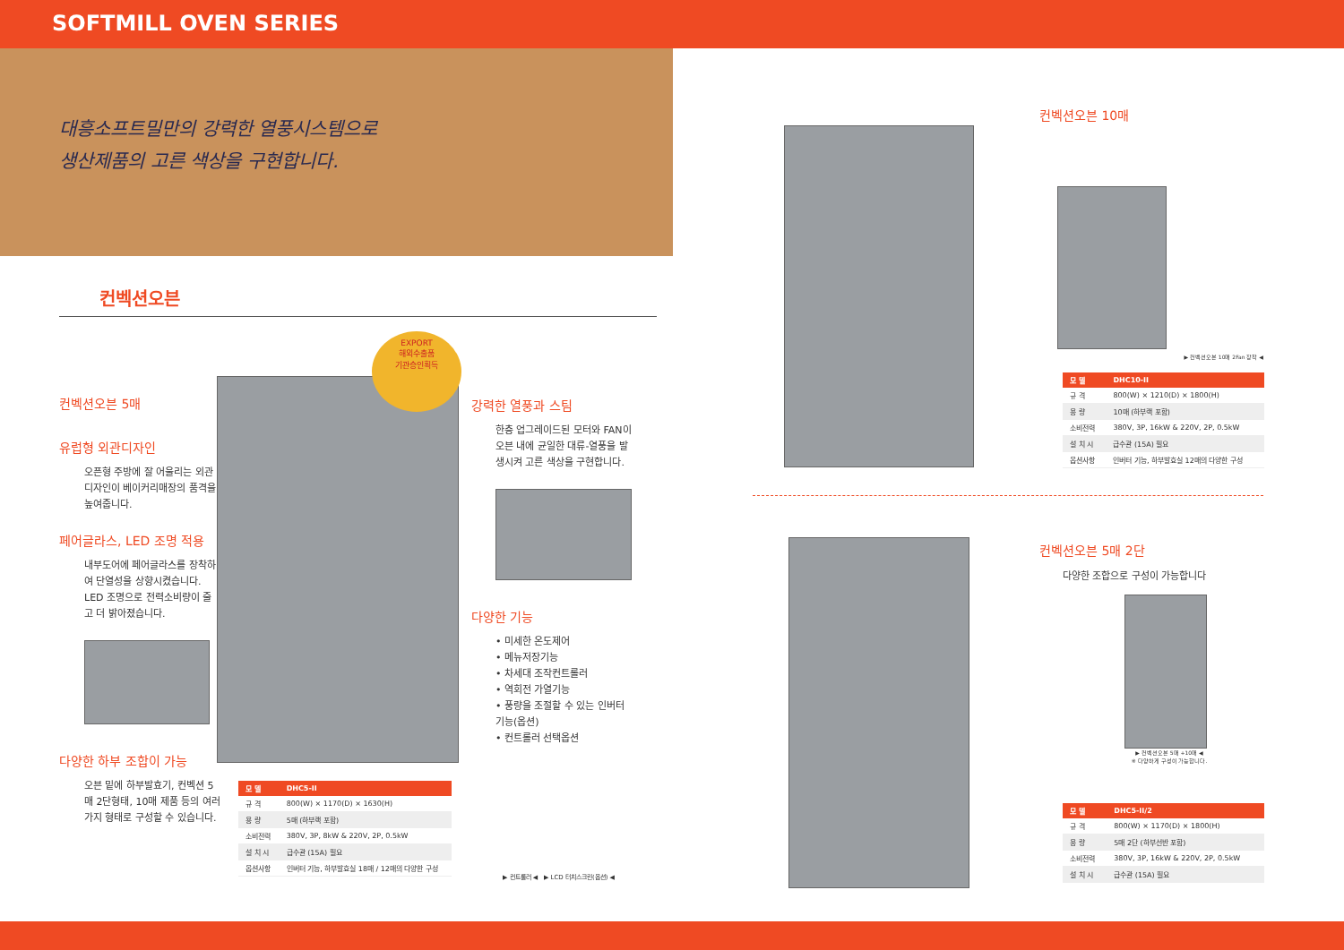SOFTMILL OVEN SERIES
대흥소프트밀만의 강력한 열풍시스템으로
생산제품의 고른 색상을 구현합니다.
컨벡션오븐
컨벡션오븐 5매
유럽형 외관디자인
오픈형 주방에 잘 어울리는 외관디자인이 베이커리매장의 품격을 높여줍니다.
페어글라스, LED 조명 적용
내부도어에 페어글라스를 장착하여 단열성을 상향시켰습니다. LED 조명으로 전력소비량이 줄고 더 밝아졌습니다.
다양한 하부 조합이 가능
오븐 밑에 하부발효기, 컨벡션 5매 2단형태, 10매 제품 등의 여러가지 형태로 구성할 수 있습니다.
EXPORT
해외수출품
기관승인획득
| 모 델 | DHC5-II |
| --- | --- |
| 규 격 | 800(W) × 1170(D) × 1630(H) |
| 용 량 | 5매 (하부랙 포함) |
| 소비전력 | 380V, 3P, 8kW & 220V, 2P, 0.5kW |
| 설 치 시 | 급수관 (15A) 필요 |
| 옵션사항 | 인버터 기능, 하부발효실 18매 / 12매의 다양한 구성 |
강력한 열풍과 스팀
한층 업그레이드된 모터와 FAN이 오븐 내에 균일한 대류-열풍을 발생시켜 고른 색상을 구현합니다.
다양한 기능
• 미세한 온도제어
• 메뉴저장기능
• 차세대 조작컨트롤러
• 역회전 가열기능
• 풍량을 조절할 수 있는 인버터 기능(옵션)
• 컨트롤러 선택옵션
▶ 컨트롤러 ◀ ▶ LCD 터치스크린(옵션) ◀
컨벡션오븐 10매
▶ 컨벡션오븐 10매 2Fan 장착 ◀
| 모 델 | DHC10-II |
| --- | --- |
| 규 격 | 800(W) × 1210(D) × 1800(H) |
| 용 량 | 10매 (하부랙 포함) |
| 소비전력 | 380V, 3P, 16kW & 220V, 2P, 0.5kW |
| 설 치 시 | 급수관 (15A) 필요 |
| 옵션사항 | 인버터 기능, 하부발효실 12매의 다양한 구성 |
컨벡션오븐 5매 2단
다양한 조합으로 구성이 가능합니다
▶ 컨벡션오븐 5매 +10매 ◀
※ 다양하게 구성이 가능합니다.
| 모 델 | DHC5-II/2 |
| --- | --- |
| 규 격 | 800(W) × 1170(D) × 1800(H) |
| 용 량 | 5매 2단 (하부선반 포함) |
| 소비전력 | 380V, 3P, 16kW & 220V, 2P, 0.5kW |
| 설 치 시 | 급수관 (15A) 필요 |